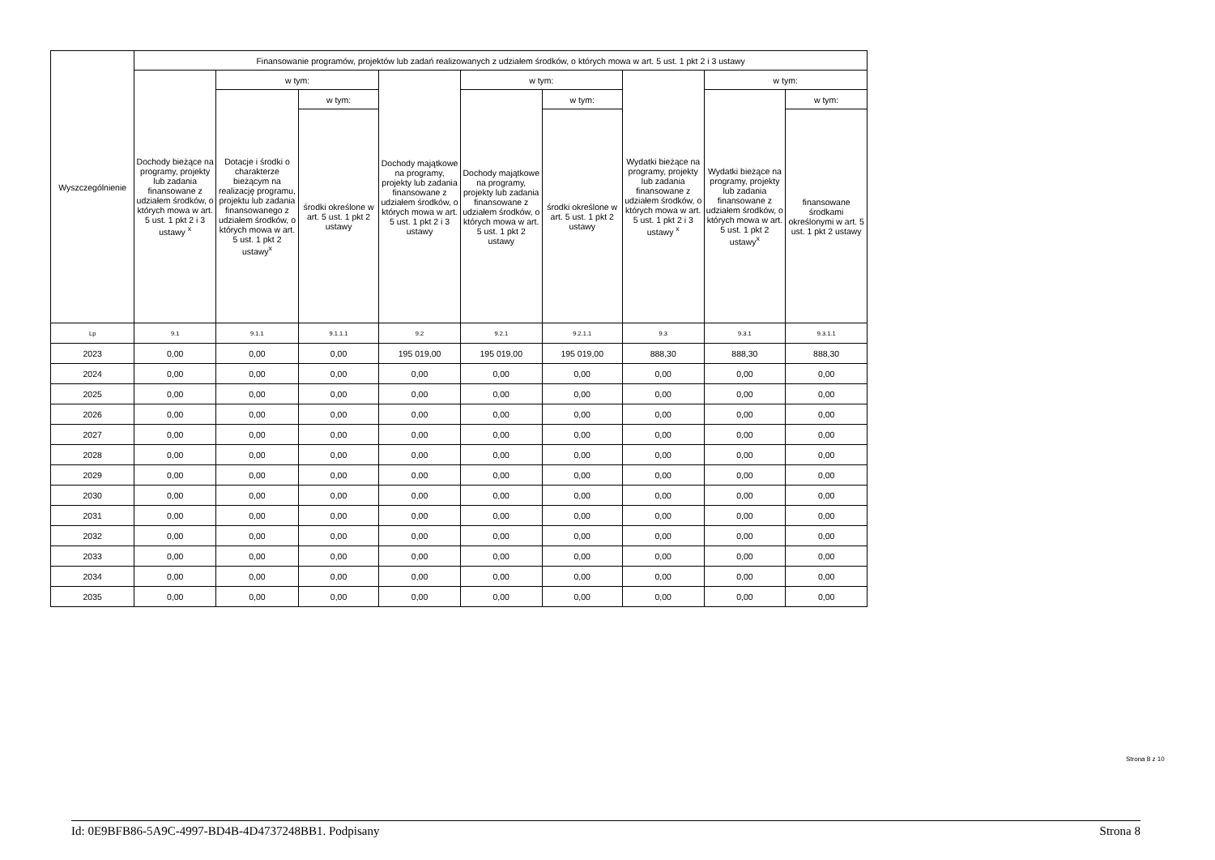| Wyszczególnienie | Finansowanie programów, projektów lub zadań realizowanych z udziałem środków, o których mowa w art. 5 ust. 1 pkt 2 i 3 ustawy | | | | | | | | |
| --- | --- | --- | --- | --- | --- | --- | --- | --- | --- |
| | Dochody bieżące na programy, projekty lub zadania finansowane z udziałem środków, o których mowa w art. 5 ust. 1 pkt 2 i 3 ustawy <sup>x</sup> | w tym: | | Dochody majątkowe na programy, projekty lub zadania finansowane z udziałem środków, o których mowa w art. 5 ust. 1 pkt 2 i 3 ustawy | w tym: | | Wydatki bieżące na programy, projekty lub zadania finansowane z udziałem środków, o których mowa w art. 5 ust. 1 pkt 2 i 3 ustawy <sup>x</sup> | w tym: | |
| | | Dotacje i środki o charakterze bieżącym na realizację programu, projektu lub zadania finansowanego z udziałem środków, o których mowa w art. 5 ust. 1 pkt 2 ustawy<sup>x</sup> | w tym: | | Dochody majątkowe na programy, projekty lub zadania finansowane z udziałem środków, o których mowa w art. 5 ust. 1 pkt 2 ustawy | w tym: | | Wydatki bieżące na programy, projekty lub zadania finansowane z udziałem środków, o których mowa w art. 5 ust. 1 pkt 2 ustawy<sup>x</sup> | w tym: |
| | | | środki określone w art. 5 ust. 1 pkt 2 ustawy | | | środki określone w art. 5 ust. 1 pkt 2 ustawy | | | finansowane środkami określonymi w art. 5 ust. 1 pkt 2 ustawy |
| Lp | 9.1 | 9.1.1 | 9.1.1.1 | 9.2 | 9.2.1 | 9.2.1.1 | 9.3 | 9.3.1 | 9.3.1.1 |
| 2023 | 0,00 | 0,00 | 0,00 | 195 019,00 | 195 019,00 | 195 019,00 | 888,30 | 888,30 | 888,30 |
| 2024 | 0,00 | 0,00 | 0,00 | 0,00 | 0,00 | 0,00 | 0,00 | 0,00 | 0,00 |
| 2025 | 0,00 | 0,00 | 0,00 | 0,00 | 0,00 | 0,00 | 0,00 | 0,00 | 0,00 |
| 2026 | 0,00 | 0,00 | 0,00 | 0,00 | 0,00 | 0,00 | 0,00 | 0,00 | 0,00 |
| 2027 | 0,00 | 0,00 | 0,00 | 0,00 | 0,00 | 0,00 | 0,00 | 0,00 | 0,00 |
| 2028 | 0,00 | 0,00 | 0,00 | 0,00 | 0,00 | 0,00 | 0,00 | 0,00 | 0,00 |
| 2029 | 0,00 | 0,00 | 0,00 | 0,00 | 0,00 | 0,00 | 0,00 | 0,00 | 0,00 |
| 2030 | 0,00 | 0,00 | 0,00 | 0,00 | 0,00 | 0,00 | 0,00 | 0,00 | 0,00 |
| 2031 | 0,00 | 0,00 | 0,00 | 0,00 | 0,00 | 0,00 | 0,00 | 0,00 | 0,00 |
| 2032 | 0,00 | 0,00 | 0,00 | 0,00 | 0,00 | 0,00 | 0,00 | 0,00 | 0,00 |
| 2033 | 0,00 | 0,00 | 0,00 | 0,00 | 0,00 | 0,00 | 0,00 | 0,00 | 0,00 |
| 2034 | 0,00 | 0,00 | 0,00 | 0,00 | 0,00 | 0,00 | 0,00 | 0,00 | 0,00 |
| 2035 | 0,00 | 0,00 | 0,00 | 0,00 | 0,00 | 0,00 | 0,00 | 0,00 | 0,00 |
Strona 8 z 10
Id: 0E9BFB86-5A9C-4997-BD4B-4D4737248BB1. Podpisany Strona 8